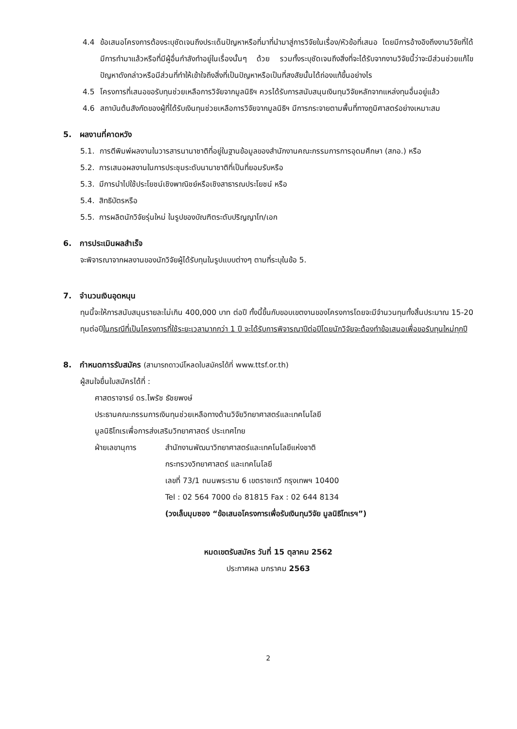4.4 ข้อเสนอโครงการต้องระบุชัดเจนถึงประเด็นปัญหาหรือที่มาที่นำมาสู่การวิจัยในเรื่อง/หัวข้อที่เสนอ โดยมีการอ้างอิงถึงงานวิจัยที่ได้มีการทำมาแล้วหรือที่มีผู้อื่นกำลังทำอยู่ในเรื่องนั้นๆ ด้วย รวมทั้งระบุชัดเจนถึงสิ่งที่จะได้รับจากงานวิจัยนี้ว่าจะมีส่วนช่วยแก้ไขปัญหาดังกล่าวหรือมีส่วนที่ทำให้เข้าใจถึงสิ่งที่เป็นปัญหาหรือเป็นที่สงสัยนั้นได้ถ่องแท้ขึ้นอย่างไร
4.5 โครงการที่เสนอขอรับทุนช่วยเหลือการวิจัยจากมูลนิธิฯ ควรได้รับการสนับสนุนเงินทุนวิจัยหลักจากแหล่งทุนอื่นอยู่แล้ว
4.6 สถาบันต้นสังกัดของผู้ที่ได้รับเงินทุนช่วยเหลือการวิจัยจากมูลนิธิฯ มีการกระจายตามพื้นที่ทางภูมิศาสตร์อย่างเหมาะสม
5. ผลงานที่คาดหวัง
5.1. การตีพิมพ์ผลงานในวารสารนานาชาติที่อยู่ในฐานข้อมูลของสำนักงานคณะกรรมการการอุดมศึกษา (สกอ.) หรือ
5.2. การเสนอผลงานในการประชุมระดับนานาชาติที่เป็นที่ยอมรับหรือ
5.3. มีการนำไปใช้ประโยชน์เชิงพาณิชย์หรือเชิงสาธารณประโยชน์ หรือ
5.4. สิทธิบัตรหรือ
5.5. การผลิตนักวิจัยรุ่นใหม่ ในรูปของบัณฑิตระดับปริญญาโท/เอก
6. การประเมินผลสำเร็จ
จะพิจารณาจากผลงานของนักวิจัยผู้ได้รับทุนในรูปแบบต่างๆ ตามที่ระบุในข้อ 5.
7. จำนวนเงินอุดหนุน
ทุนนี้จะให้การสนับสนุนรายละไม่เกิน 400,000 บาท ต่อปี ทั้งนี้ขึ้นกับขอบเขตงานของโครงการโดยจะมีจำนวนทุนทั้งสิ้นประมาณ 15-20 ทุนต่อปีในกรณีที่เป็นโครงการที่ใช้ระยะเวลามากกว่า 1 ปี จะได้รับการพิจารณาปีต่อปีโดยนักวิจัยจะต้องทำข้อเสนอเพื่อขอรับทุนใหม่ทุกปี
8. กำหนดการรับสมัคร (สามารถดาวน์โหลดใบสมัครได้ที่ www.ttsf.or.th)
ผู้สนใจยื่นใบสมัครได้ที่ :
ศาสตราจารย์ ดร.ไพรัช ธัชยพงษ์
ประธานคณะกรรมการเงินทุนช่วยเหลือทางด้านวิจัยวิทยาศาสตร์และเทคโนโลยี
มูลนิธิโทเรเพื่อการส่งเสริมวิทยาศาสตร์ ประเทศไทย
ฝ่ายเลขานุการ สำนักงานพัฒนาวิทยาศาสตร์และเทคโนโลยีแห่งชาติ
กระทรวงวิทยาศาสตร์ และเทคโนโลยี
เลขที่ 73/1 ถนนพระราม 6 เขตราชเทวี กรุงเทพฯ 10400
Tel : 02 564 7000 ต่อ 81815 Fax : 02 644 8134
(วงเล็บมุมซอง “ข้อเสนอโครงการเพื่อรับเงินทุนวิจัย มูลนิธิโทเรฯ”)
หมดเขตรับสมัคร วันที่ 15 ตุลาคม 2562
ประกาศผล มกราคม 2563
2